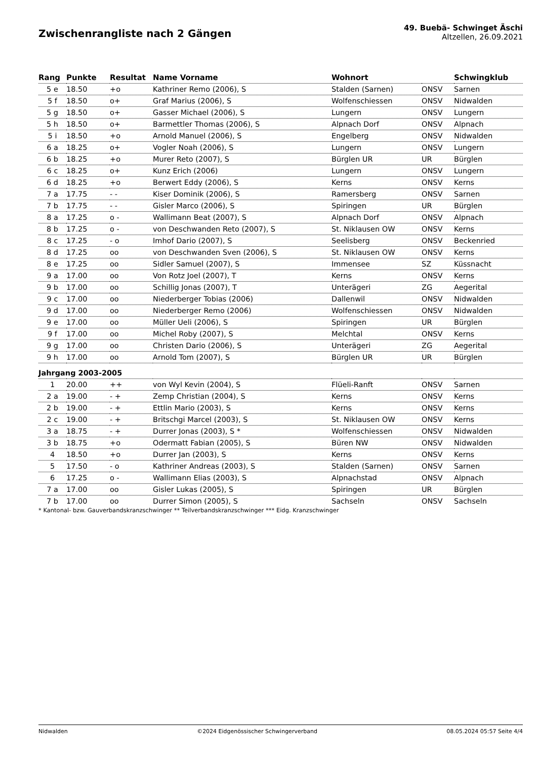Zwischenrangliste nach 2 Gängen
49. Buebä- Schwinget Äschi
Altzellen, 26.09.2021
| Rang | Punkte | Resultat | Name Vorname | Wohnort | | Schwingklub |
| --- | --- | --- | --- | --- | --- | --- |
| 5 e | 18.50 | +o | Kathriner Remo (2006), S | Stalden (Sarnen) | ONSV | Sarnen |
| 5 f | 18.50 | o+ | Graf Marius (2006), S | Wolfenschiessen | ONSV | Nidwalden |
| 5 g | 18.50 | o+ | Gasser Michael (2006), S | Lungern | ONSV | Lungern |
| 5 h | 18.50 | o+ | Barmettler Thomas (2006), S | Alpnach Dorf | ONSV | Alpnach |
| 5 i | 18.50 | +o | Arnold Manuel (2006), S | Engelberg | ONSV | Nidwalden |
| 6 a | 18.25 | o+ | Vogler Noah (2006), S | Lungern | ONSV | Lungern |
| 6 b | 18.25 | +o | Murer Reto (2007), S | Bürglen UR | UR | Bürglen |
| 6 c | 18.25 | o+ | Kunz Erich (2006) | Lungern | ONSV | Lungern |
| 6 d | 18.25 | +o | Berwert Eddy (2006), S | Kerns | ONSV | Kerns |
| 7 a | 17.75 | - - | Kiser Dominik (2006), S | Ramersberg | ONSV | Sarnen |
| 7 b | 17.75 | - - | Gisler Marco (2006), S | Spiringen | UR | Bürglen |
| 8 a | 17.25 | o - | Wallimann Beat (2007), S | Alpnach Dorf | ONSV | Alpnach |
| 8 b | 17.25 | o - | von Deschwanden Reto (2007), S | St. Niklausen OW | ONSV | Kerns |
| 8 c | 17.25 | - o | Imhof Dario (2007), S | Seelisberg | ONSV | Beckenried |
| 8 d | 17.25 | oo | von Deschwanden Sven (2006), S | St. Niklausen OW | ONSV | Kerns |
| 8 e | 17.25 | oo | Sidler Samuel (2007), S | Immensee | SZ | Küssnacht |
| 9 a | 17.00 | oo | Von Rotz Joel (2007), T | Kerns | ONSV | Kerns |
| 9 b | 17.00 | oo | Schillig Jonas (2007), T | Unterägeri | ZG | Aegerital |
| 9 c | 17.00 | oo | Niederberger Tobias (2006) | Dallenwil | ONSV | Nidwalden |
| 9 d | 17.00 | oo | Niederberger Remo (2006) | Wolfenschiessen | ONSV | Nidwalden |
| 9 e | 17.00 | oo | Müller Ueli (2006), S | Spiringen | UR | Bürglen |
| 9 f | 17.00 | oo | Michel Roby (2007), S | Melchtal | ONSV | Kerns |
| 9 g | 17.00 | oo | Christen Dario (2006), S | Unterägeri | ZG | Aegerital |
| 9 h | 17.00 | oo | Arnold Tom (2007), S | Bürglen UR | UR | Bürglen |
| Jahrgang 2003-2005 | | | | | | |
| 1 | 20.00 | ++ | von Wyl Kevin (2004), S | Flüeli-Ranft | ONSV | Sarnen |
| 2 a | 19.00 | - + | Zemp Christian (2004), S | Kerns | ONSV | Kerns |
| 2 b | 19.00 | - + | Ettlin Mario (2003), S | Kerns | ONSV | Kerns |
| 2 c | 19.00 | - + | Britschgi Marcel (2003), S | St. Niklausen OW | ONSV | Kerns |
| 3 a | 18.75 | - + | Durrer Jonas (2003), S * | Wolfenschiessen | ONSV | Nidwalden |
| 3 b | 18.75 | +o | Odermatt Fabian (2005), S | Büren NW | ONSV | Nidwalden |
| 4 | 18.50 | +o | Durrer Jan (2003), S | Kerns | ONSV | Kerns |
| 5 | 17.50 | - o | Kathriner Andreas (2003), S | Stalden (Sarnen) | ONSV | Sarnen |
| 6 | 17.25 | o - | Wallimann Elias (2003), S | Alpnachstad | ONSV | Alpnach |
| 7 a | 17.00 | oo | Gisler Lukas (2005), S | Spiringen | UR | Bürglen |
| 7 b | 17.00 | oo | Durrer Simon (2005), S | Sachseln | ONSV | Sachseln |
* Kantonal- bzw. Gauverbandskranzschwinger ** Teilverbandskranzschwinger *** Eidg. Kranzschwinger
Nidwalden ©2024 Eidgenössischer Schwingerverband 08.05.2024 05:57 Seite 4/4